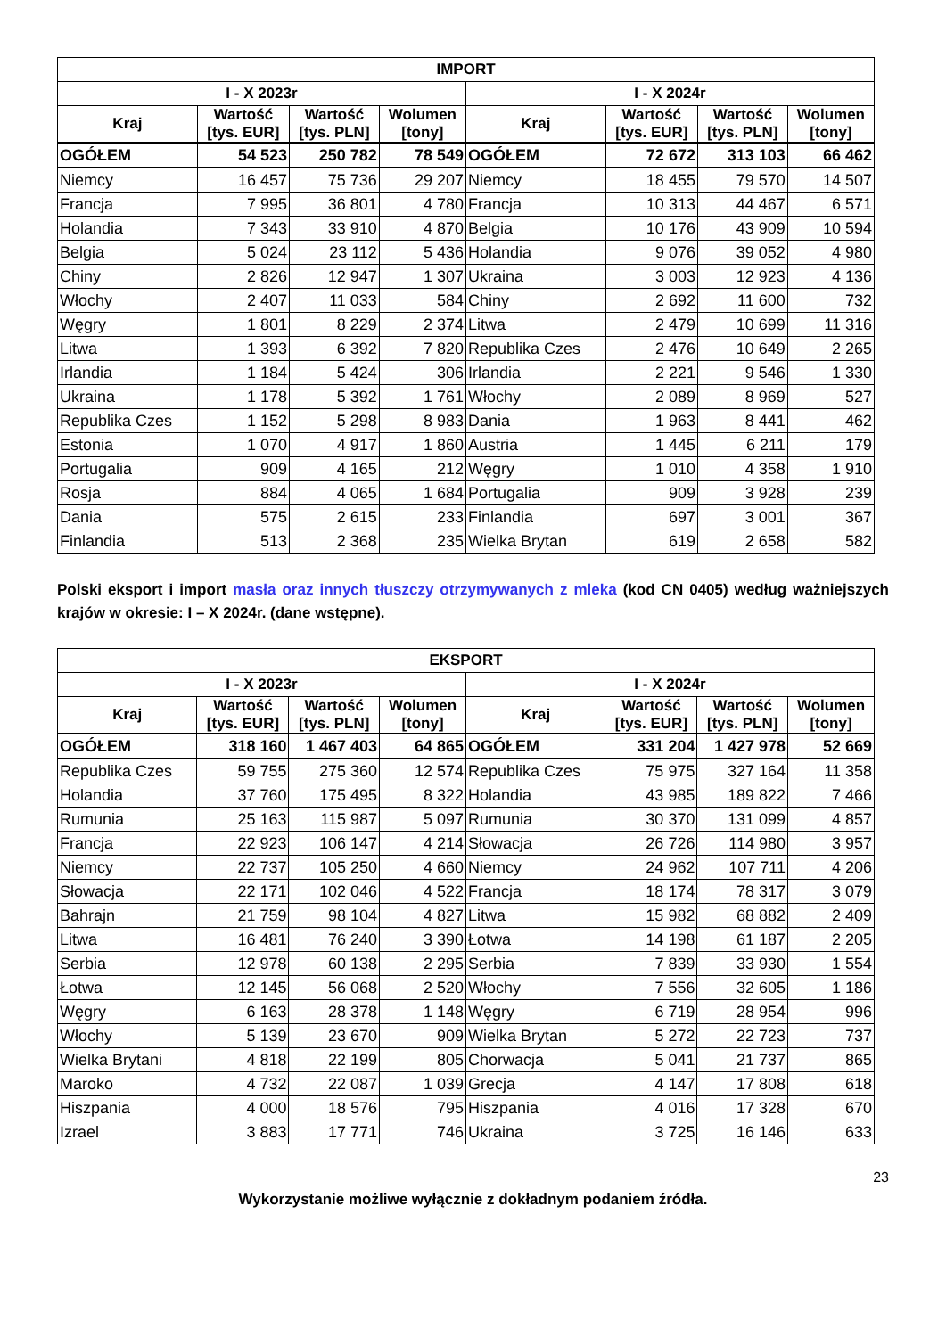| IMPORT | | | | | | | |
| --- | --- | --- | --- | --- | --- | --- | --- |
| I - X 2023r | | | | I - X 2024r | | | |
| Kraj | Wartość [tys. EUR] | Wartość [tys. PLN] | Wolumen [tony] | Kraj | Wartość [tys. EUR] | Wartość [tys. PLN] | Wolumen [tony] |
| OGÓŁEM | 54 523 | 250 782 | 78 549 | OGÓŁEM | 72 672 | 313 103 | 66 462 |
| Niemcy | 16 457 | 75 736 | 29 207 | Niemcy | 18 455 | 79 570 | 14 507 |
| Francja | 7 995 | 36 801 | 4 780 | Francja | 10 313 | 44 467 | 6 571 |
| Holandia | 7 343 | 33 910 | 4 870 | Belgia | 10 176 | 43 909 | 10 594 |
| Belgia | 5 024 | 23 112 | 5 436 | Holandia | 9 076 | 39 052 | 4 980 |
| Chiny | 2 826 | 12 947 | 1 307 | Ukraina | 3 003 | 12 923 | 4 136 |
| Włochy | 2 407 | 11 033 | 584 | Chiny | 2 692 | 11 600 | 732 |
| Węgry | 1 801 | 8 229 | 2 374 | Litwa | 2 479 | 10 699 | 11 316 |
| Litwa | 1 393 | 6 392 | 7 820 | Republika Czes | 2 476 | 10 649 | 2 265 |
| Irlandia | 1 184 | 5 424 | 306 | Irlandia | 2 221 | 9 546 | 1 330 |
| Ukraina | 1 178 | 5 392 | 1 761 | Włochy | 2 089 | 8 969 | 527 |
| Republika Czes | 1 152 | 5 298 | 8 983 | Dania | 1 963 | 8 441 | 462 |
| Estonia | 1 070 | 4 917 | 1 860 | Austria | 1 445 | 6 211 | 179 |
| Portugalia | 909 | 4 165 | 212 | Węgry | 1 010 | 4 358 | 1 910 |
| Rosja | 884 | 4 065 | 1 684 | Portugalia | 909 | 3 928 | 239 |
| Dania | 575 | 2 615 | 233 | Finlandia | 697 | 3 001 | 367 |
| Finlandia | 513 | 2 368 | 235 | Wielka Brytan | 619 | 2 658 | 582 |
Polski eksport i import masła oraz innych tłuszczy otrzymywanych z mleka (kod CN 0405) według ważniejszych krajów w okresie: I – X 2024r. (dane wstępne).
| EKSPORT | | | | | | | |
| --- | --- | --- | --- | --- | --- | --- | --- |
| I - X 2023r | | | | I - X 2024r | | | |
| Kraj | Wartość [tys. EUR] | Wartość [tys. PLN] | Wolumen [tony] | Kraj | Wartość [tys. EUR] | Wartość [tys. PLN] | Wolumen [tony] |
| OGÓŁEM | 318 160 | 1 467 403 | 64 865 | OGÓŁEM | 331 204 | 1 427 978 | 52 669 |
| Republika Czes | 59 755 | 275 360 | 12 574 | Republika Czes | 75 975 | 327 164 | 11 358 |
| Holandia | 37 760 | 175 495 | 8 322 | Holandia | 43 985 | 189 822 | 7 466 |
| Rumunia | 25 163 | 115 987 | 5 097 | Rumunia | 30 370 | 131 099 | 4 857 |
| Francja | 22 923 | 106 147 | 4 214 | Słowacja | 26 726 | 114 980 | 3 957 |
| Niemcy | 22 737 | 105 250 | 4 660 | Niemcy | 24 962 | 107 711 | 4 206 |
| Słowacja | 22 171 | 102 046 | 4 522 | Francja | 18 174 | 78 317 | 3 079 |
| Bahrajn | 21 759 | 98 104 | 4 827 | Litwa | 15 982 | 68 882 | 2 409 |
| Litwa | 16 481 | 76 240 | 3 390 | Łotwa | 14 198 | 61 187 | 2 205 |
| Serbia | 12 978 | 60 138 | 2 295 | Serbia | 7 839 | 33 930 | 1 554 |
| Łotwa | 12 145 | 56 068 | 2 520 | Włochy | 7 556 | 32 605 | 1 186 |
| Węgry | 6 163 | 28 378 | 1 148 | Węgry | 6 719 | 28 954 | 996 |
| Włochy | 5 139 | 23 670 | 909 | Wielka Brytan | 5 272 | 22 723 | 737 |
| Wielka Brytani | 4 818 | 22 199 | 805 | Chorwacja | 5 041 | 21 737 | 865 |
| Maroko | 4 732 | 22 087 | 1 039 | Grecja | 4 147 | 17 808 | 618 |
| Hiszpania | 4 000 | 18 576 | 795 | Hiszpania | 4 016 | 17 328 | 670 |
| Izrael | 3 883 | 17 771 | 746 | Ukraina | 3 725 | 16 146 | 633 |
23
Wykorzystanie możliwe wyłącznie z dokładnym podaniem źródła.